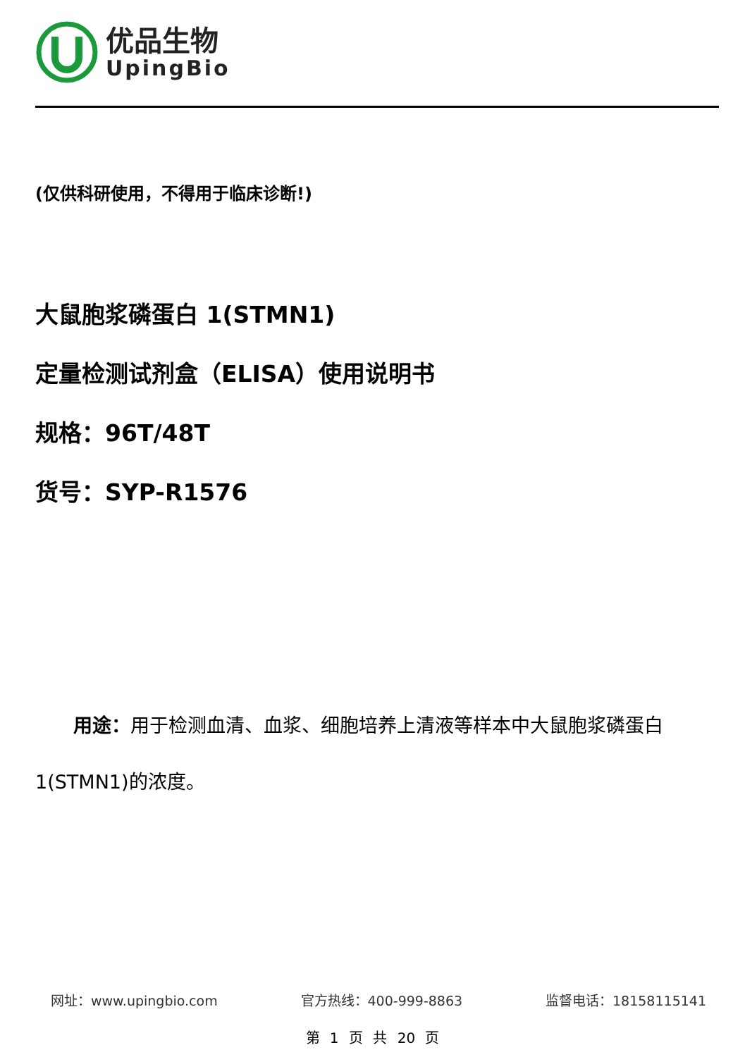优品生物
UpingBio
(仅供科研使用，不得用于临床诊断!)
大鼠胞浆磷蛋白 1(STMN1)
定量检测试剂盒（ELISA）使用说明书
规格：96T/48T
货号：SYP-R1576
用途：用于检测血清、血浆、细胞培养上清液等样本中大鼠胞浆磷蛋白 1(STMN1)的浓度。
网址：www.upingbio.com 官方热线：400-999-8863 监督电话：18158115141
第 1 页 共 20 页